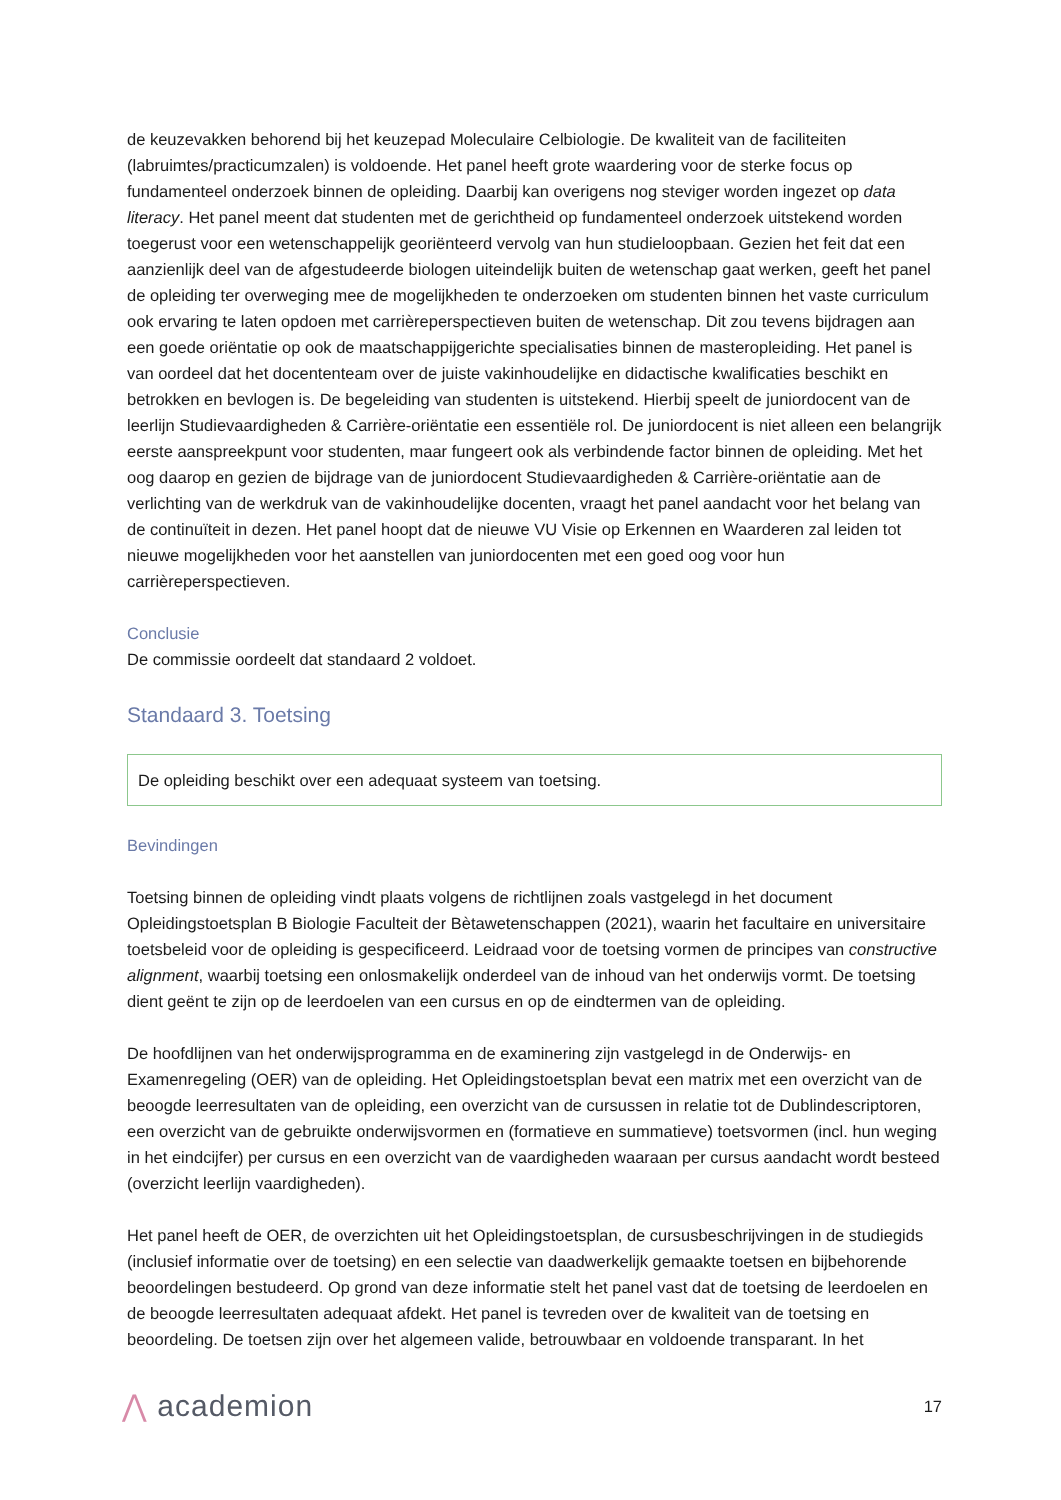de keuzevakken behorend bij het keuzepad Moleculaire Celbiologie. De kwaliteit van de faciliteiten (labruimtes/practicumzalen) is voldoende. Het panel heeft grote waardering voor de sterke focus op fundamenteel onderzoek binnen de opleiding. Daarbij kan overigens nog steviger worden ingezet op data literacy. Het panel meent dat studenten met de gerichtheid op fundamenteel onderzoek uitstekend worden toegerust voor een wetenschappelijk georiënteerd vervolg van hun studieloopbaan. Gezien het feit dat een aanzienlijk deel van de afgestudeerde biologen uiteindelijk buiten de wetenschap gaat werken, geeft het panel de opleiding ter overweging mee de mogelijkheden te onderzoeken om studenten binnen het vaste curriculum ook ervaring te laten opdoen met carrièreperspectieven buiten de wetenschap. Dit zou tevens bijdragen aan een goede oriëntatie op ook de maatschappijgerichte specialisaties binnen de masteropleiding. Het panel is van oordeel dat het docententeam over de juiste vakinhoudelijke en didactische kwalificaties beschikt en betrokken en bevlogen is. De begeleiding van studenten is uitstekend. Hierbij speelt de juniordocent van de leerlijn Studievaardigheden & Carrière-oriëntatie een essentiële rol. De juniordocent is niet alleen een belangrijk eerste aanspreekpunt voor studenten, maar fungeert ook als verbindende factor binnen de opleiding. Met het oog daarop en gezien de bijdrage van de juniordocent Studievaardigheden & Carrière-oriëntatie aan de verlichting van de werkdruk van de vakinhoudelijke docenten, vraagt het panel aandacht voor het belang van de continuïteit in dezen. Het panel hoopt dat de nieuwe VU Visie op Erkennen en Waarderen zal leiden tot nieuwe mogelijkheden voor het aanstellen van juniordocenten met een goed oog voor hun carrièreperspectieven.
Conclusie
De commissie oordeelt dat standaard 2 voldoet.
Standaard 3. Toetsing
De opleiding beschikt over een adequaat systeem van toetsing.
Bevindingen
Toetsing binnen de opleiding vindt plaats volgens de richtlijnen zoals vastgelegd in het document Opleidingstoetsplan B Biologie Faculteit der Bètawetenschappen (2021), waarin het facultaire en universitaire toetsbeleid voor de opleiding is gespecificeerd. Leidraad voor de toetsing vormen de principes van constructive alignment, waarbij toetsing een onlosmakelijk onderdeel van de inhoud van het onderwijs vormt. De toetsing dient geënt te zijn op de leerdoelen van een cursus en op de eindtermen van de opleiding.
De hoofdlijnen van het onderwijsprogramma en de examinering zijn vastgelegd in de Onderwijs- en Examenregeling (OER) van de opleiding. Het Opleidingstoetsplan bevat een matrix met een overzicht van de beoogde leerresultaten van de opleiding, een overzicht van de cursussen in relatie tot de Dublindescriptoren, een overzicht van de gebruikte onderwijsvormen en (formatieve en summatieve) toetsvormen (incl. hun weging in het eindcijfer) per cursus en een overzicht van de vaardigheden waaraan per cursus aandacht wordt besteed (overzicht leerlijn vaardigheden).
Het panel heeft de OER, de overzichten uit het Opleidingstoetsplan, de cursusbeschrijvingen in de studiegids (inclusief informatie over de toetsing) en een selectie van daadwerkelijk gemaakte toetsen en bijbehorende beoordelingen bestudeerd. Op grond van deze informatie stelt het panel vast dat de toetsing de leerdoelen en de beoogde leerresultaten adequaat afdekt. Het panel is tevreden over de kwaliteit van de toetsing en beoordeling. De toetsen zijn over het algemeen valide, betrouwbaar en voldoende transparant. In het
⋀ academion
17